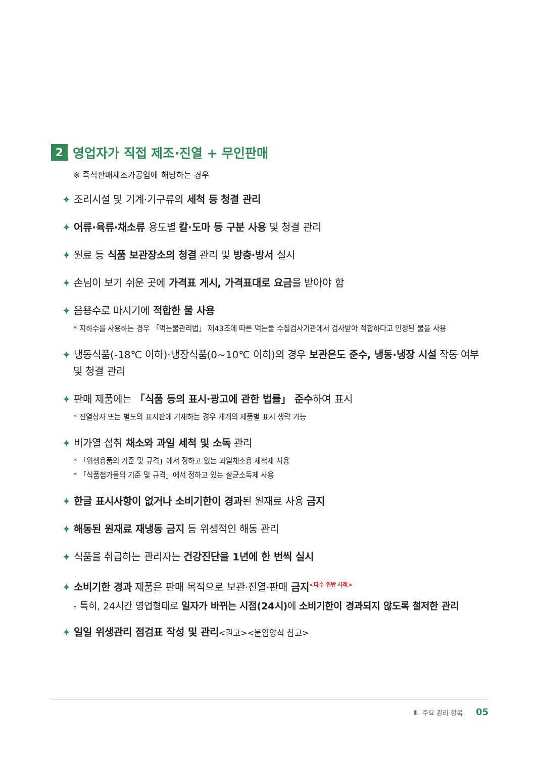2 영업자가 직접 제조·진열 + 무인판매
※ 즉석판매제조가공업에 해당하는 경우
✦ 조리시설 및 기계·기구류의 세척 등 청결 관리
✦ 어류·육류·채소류 용도별 칼·도마 등 구분 사용 및 청결 관리
✦ 원료 등 식품 보관장소의 청결 관리 및 방충·방서 실시
✦ 손님이 보기 쉬운 곳에 가격표 게시, 가격표대로 요금을 받아야 함
✦ 음용수로 마시기에 적합한 물 사용
* 지하수를 사용하는 경우 「먹는물관리법」 제43조에 따른 먹는물 수질검사기관에서 검사받아 적합하다고 인정된 물을 사용
✦ 냉동식품(-18℃ 이하)·냉장식품(0~10℃ 이하)의 경우 보관온도 준수, 냉동·냉장 시설 작동 여부 및 청결 관리
✦ 판매 제품에는 「식품 등의 표시·광고에 관한 법률」 준수하여 표시
* 진열상자 또는 별도의 표지판에 기재하는 경우 개개의 제품별 표시 생략 가능
✦ 비가열 섭취 채소와 과일 세척 및 소독 관리
* 「위생용품의 기준 및 규격」에서 정하고 있는 과일채소용 세척제 사용
* 「식품첨가물의 기준 및 규격」에서 정하고 있는 살균소독제 사용
✦ 한글 표시사항이 없거나 소비기한이 경과된 원재료 사용 금지
✦ 해동된 원재료 재냉동 금지 등 위생적인 해동 관리
✦ 식품을 취급하는 관리자는 건강진단을 1년에 한 번씩 실시
✦ 소비기한 경과 제품은 판매 목적으로 보관·진열·판매 금지<sup><다수 위반 사례></sup>
- 특히, 24시간 영업형태로 일자가 바뀌는 시점(24시) 에 소비기한이 경과되지 않도록 철저한 관리
✦ 일일 위생관리 점검표 작성 및 관리<권고><붙임양식 참고>
Ⅲ. 주요 관리 항목 05